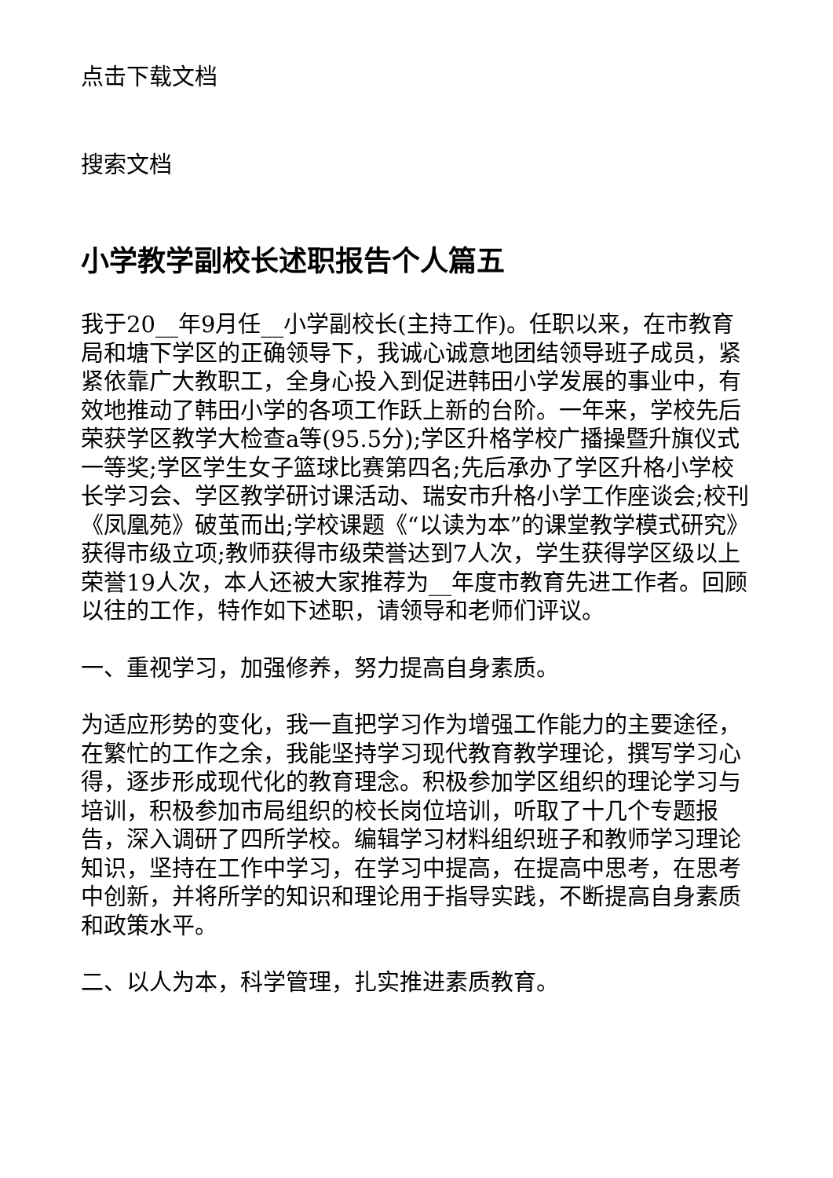点击下载文档
搜索文档
小学教学副校长述职报告个人篇五
我于20__年9月任__小学副校长(主持工作)。任职以来，在市教育局和塘下学区的正确领导下，我诚心诚意地团结领导班子成员，紧紧依靠广大教职工，全身心投入到促进韩田小学发展的事业中，有效地推动了韩田小学的各项工作跃上新的台阶。一年来，学校先后荣获学区教学大检查a等(95.5分);学区升格学校广播操暨升旗仪式一等奖;学区学生女子篮球比赛第四名;先后承办了学区升格小学校长学习会、学区教学研讨课活动、瑞安市升格小学工作座谈会;校刊《凤凰苑》破茧而出;学校课题《“以读为本”的课堂教学模式研究》获得市级立项;教师获得市级荣誉达到7人次，学生获得学区级以上荣誉19人次，本人还被大家推荐为__年度市教育先进工作者。回顾以往的工作，特作如下述职，请领导和老师们评议。
一、重视学习，加强修养，努力提高自身素质。
为适应形势的变化，我一直把学习作为增强工作能力的主要途径，在繁忙的工作之余，我能坚持学习现代教育教学理论，撰写学习心得，逐步形成现代化的教育理念。积极参加学区组织的理论学习与培训，积极参加市局组织的校长岗位培训，听取了十几个专题报告，深入调研了四所学校。编辑学习材料组织班子和教师学习理论知识，坚持在工作中学习，在学习中提高，在提高中思考，在思考中创新，并将所学的知识和理论用于指导实践，不断提高自身素质和政策水平。
二、以人为本，科学管理，扎实推进素质教育。